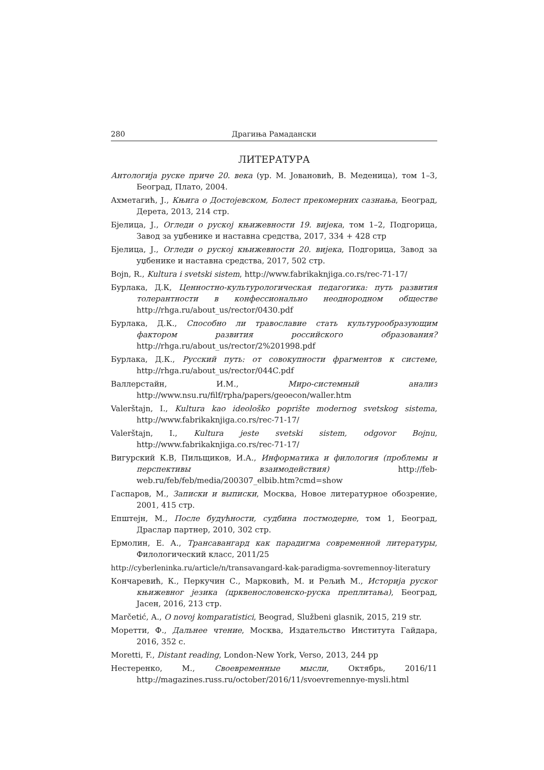280 Драгиња Рамадански
ЛИТЕРАТУРА
Антологија руске приче 20. века (ур. М. Јовановић, В. Меденица), том 1–3, Београд, Плато, 2004.
Ахметагић, Ј., Књига о Достојевском, Болест прекомерних сазнања, Београд, Дерета, 2013, 214 стр.
Бјелица, Ј., Огледи о руској књижевности 19. вијека, том 1–2, Подгорица, Завод за уџбенике и наставна средства, 2017, 334 + 428 стр
Бјелица, Ј., Огледи о руској књижевности 20. вијека, Подгорица, Завод за уџбенике и наставна средства, 2017, 502 стр.
Bojn, R., Kultura i svetski sistem, http://www.fabrikaknjiga.co.rs/rec-71-17/
Бурлака, Д.К, Ценностно-культурологическая педагогика: путь развития толерантности в конфессионально неоднородном обществе http://rhga.ru/about_us/rector/0430.pdf
Бурлака, Д.К., Способно ли травославие стать культурообразующим фактором развития российского образования? http://rhga.ru/about_us/rector/2%201998.pdf
Бурлака, Д.К., Русский путь: от совокупности фрагментов к системе, http://rhga.ru/about_us/rector/044C.pdf
Валлерстайн, И.М., Миро-системный анализ http://www.nsu.ru/filf/rpha/papers/geoecon/waller.htm
Valerštajn, I., Kultura kao ideološko poprište modernog svetskog sistema, http://www.fabrikaknjiga.co.rs/rec-71-17/
Valerštajn, I., Kultura jeste svetski sistem, odgovor Bojnu, http://www.fabrikaknjiga.co.rs/rec-71-17/
Вигурский К.В, Пильщиков, И.А., Информатика и филология (проблемы и перспективы взаимодействия) http://feb-web.ru/feb/feb/media/200307_elbib.htm?cmd=show
Гаспаров, М., Записки и выписки, Москва, Новое литературное обозрение, 2001, 415 стр.
Епштејн, М., После будућности, судбина постмодерне, том 1, Београд, Драслар партнер, 2010, 302 стр.
Ермолин, Е. А., Трансавангард как парадигма современной литературы, Филологический класс, 2011/25
http://cyberleninka.ru/article/n/transavangard-kak-paradigma-sovremennoy-literatury
Кончаревић, К., Перкучин С., Марковић, М. и Рељић М., Историја руског књижевног језика (црквенословенско-руска преплитања), Београд, Јасен, 2016, 213 стр.
Marčetić, A., O novoj komparatistici, Beograd, Službeni glasnik, 2015, 219 str.
Моретти, Ф., Дальнее чтение, Москва, Издательство Института Гайдара, 2016, 352 с.
Moretti, F., Distant reading, London-New York, Verso, 2013, 244 pp
Нестеренко, М., Своевременные мысли, Октябрь, 2016/11 http://magazines.russ.ru/october/2016/11/svoevremennye-mysli.html